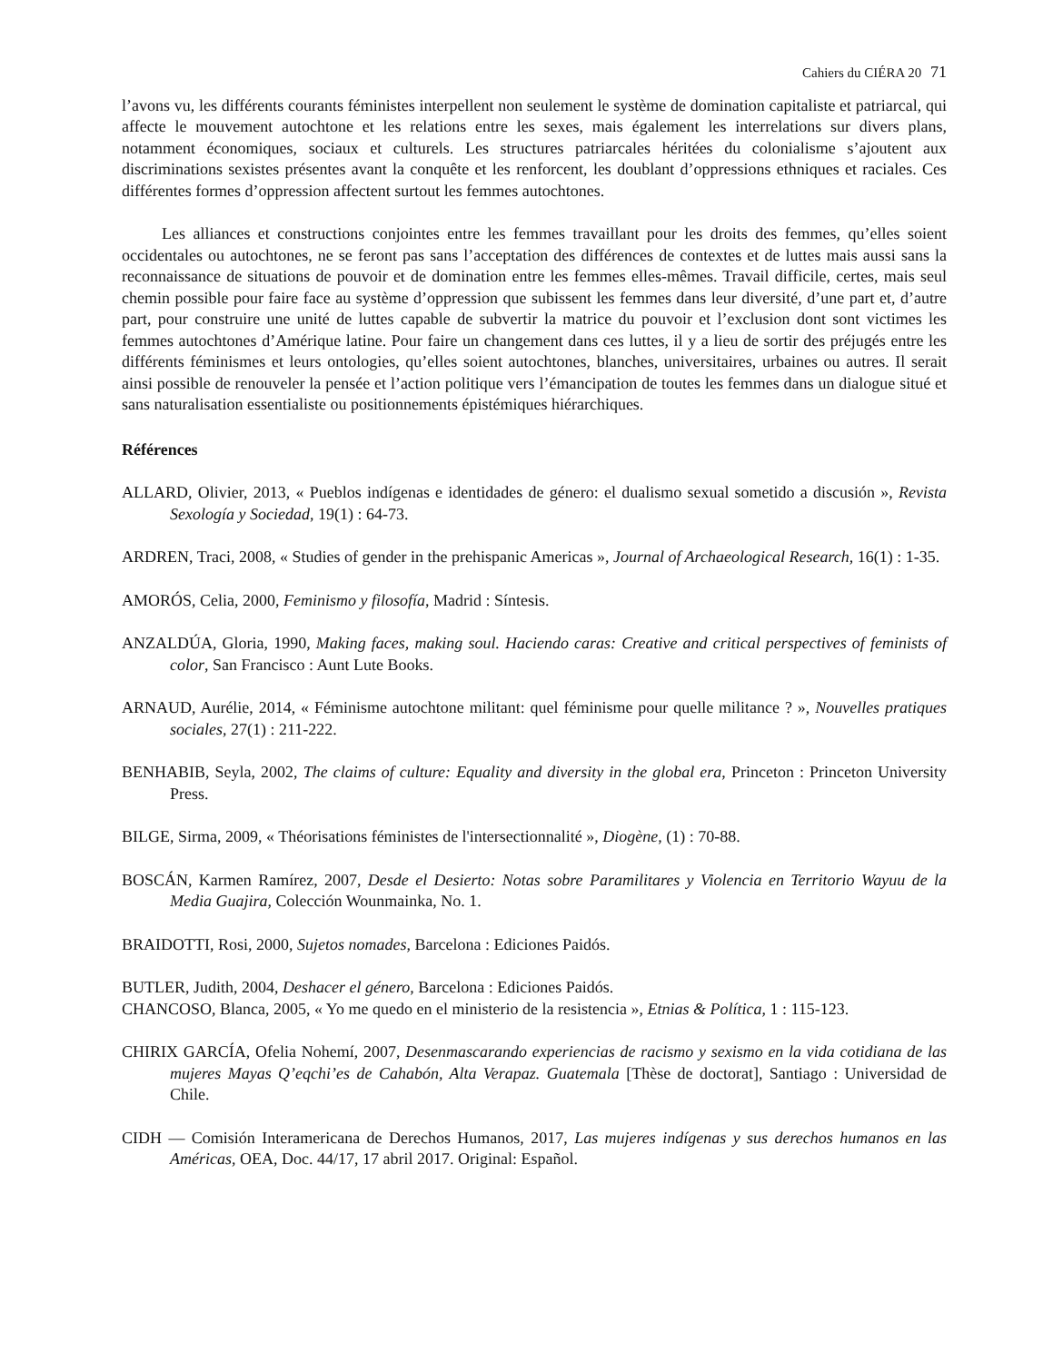Cahiers du CIÉRA 20 71
l’avons vu, les différents courants féministes interpellent non seulement le système de domination capitaliste et patriarcal, qui affecte le mouvement autochtone et les relations entre les sexes, mais également les interrelations sur divers plans, notamment économiques, sociaux et culturels. Les structures patriarcales héritées du colonialisme s’ajoutent aux discriminations sexistes présentes avant la conquête et les renforcent, les doublant d’oppressions ethniques et raciales. Ces différentes formes d’oppression affectent surtout les femmes autochtones.
Les alliances et constructions conjointes entre les femmes travaillant pour les droits des femmes, qu’elles soient occidentales ou autochtones, ne se feront pas sans l’acceptation des différences de contextes et de luttes mais aussi sans la reconnaissance de situations de pouvoir et de domination entre les femmes elles-mêmes. Travail difficile, certes, mais seul chemin possible pour faire face au système d’oppression que subissent les femmes dans leur diversité, d’une part et, d’autre part, pour construire une unité de luttes capable de subvertir la matrice du pouvoir et l’exclusion dont sont victimes les femmes autochtones d’Amérique latine. Pour faire un changement dans ces luttes, il y a lieu de sortir des préjugés entre les différents féminismes et leurs ontologies, qu’elles soient autochtones, blanches, universitaires, urbaines ou autres. Il serait ainsi possible de renouveler la pensée et l’action politique vers l’émancipation de toutes les femmes dans un dialogue situé et sans naturalisation essentialiste ou positionnements épistémiques hiérarchiques.
Références
ALLARD, Olivier, 2013, « Pueblos indígenas e identidades de género: el dualismo sexual sometido a discusión », Revista Sexología y Sociedad, 19(1) : 64-73.
ARDREN, Traci, 2008, « Studies of gender in the prehispanic Americas », Journal of Archaeological Research, 16(1) : 1-35.
AMORÓS, Celia, 2000, Feminismo y filosofía, Madrid : Síntesis.
ANZALDÚA, Gloria, 1990, Making faces, making soul. Haciendo caras: Creative and critical perspectives of feminists of color, San Francisco : Aunt Lute Books.
ARNAUD, Aurélie, 2014, « Féminisme autochtone militant: quel féminisme pour quelle militance ? », Nouvelles pratiques sociales, 27(1) : 211-222.
BENHABIB, Seyla, 2002, The claims of culture: Equality and diversity in the global era, Princeton : Princeton University Press.
BILGE, Sirma, 2009, « Théorisations féministes de l'intersectionnalité », Diogène, (1) : 70-88.
BOSCÁN, Karmen Ramírez, 2007, Desde el Desierto: Notas sobre Paramilitares y Violencia en Territorio Wayuu de la Media Guajira, Colección Wounmainka, No. 1.
BRAIDOTTI, Rosi, 2000, Sujetos nomades, Barcelona : Ediciones Paidós.
BUTLER, Judith, 2004, Deshacer el género, Barcelona : Ediciones Paidós.
CHANCOSO, Blanca, 2005, « Yo me quedo en el ministerio de la resistencia », Etnias & Política, 1 : 115-123.
CHIRIX GARCÍA, Ofelia Nohemí, 2007, Desenmascarando experiencias de racismo y sexismo en la vida cotidiana de las mujeres Mayas Q’eqchi’es de Cahabón, Alta Verapaz. Guatemala [Thèse de doctorat], Santiago : Universidad de Chile.
CIDH — Comisión Interamericana de Derechos Humanos, 2017, Las mujeres indígenas y sus derechos humanos en las Américas, OEA, Doc. 44/17, 17 abril 2017. Original: Español.